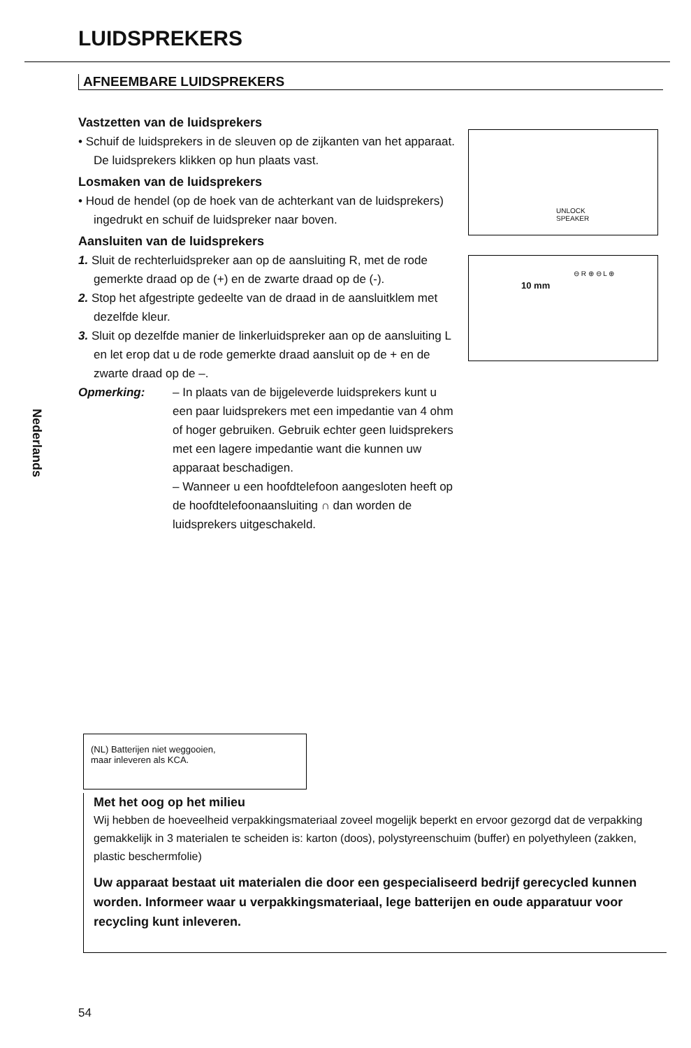LUIDSPREKERS
AFNEEMBARE LUIDSPREKERS
Vastzetten van de luidsprekers
• Schuif de luidsprekers in de sleuven op de zijkanten van het apparaat. De luidsprekers klikken op hun plaats vast.
Losmaken van de luidsprekers
• Houd de hendel (op de hoek van de achterkant van de luidsprekers) ingedrukt en schuif de luidspreker naar boven.
Aansluiten van de luidsprekers
1. Sluit de rechterluidspreker aan op de aansluiting R, met de rode gemerkte draad op de (+) en de zwarte draad op de (-).
2. Stop het afgestripte gedeelte van de draad in de aansluitklem met dezelfde kleur.
3. Sluit op dezelfde manier de linkerluidspreker aan op de aansluiting L en let erop dat u de rode gemerkte draad aansluit op de + en de zwarte draad op de –.
Opmerking: – In plaats van de bijgeleverde luidsprekers kunt u een paar luidsprekers met een impedantie van 4 ohm of hoger gebruiken. Gebruik echter geen luidsprekers met een lagere impedantie want die kunnen uw apparaat beschadigen.
– Wanneer u een hoofdtelefoon aangesloten heeft op de hoofdtelefoonaansluiting ∩ dan worden de luidsprekers uitgeschakeld.
UNLOCK
SPEAKER
⊖ R ⊕ ⊖ L ⊕
10 mm
Nederlands
(NL) Batterijen niet weggooien,
maar inleveren als KCA.
Met het oog op het milieu
Wij hebben de hoeveelheid verpakkingsmateriaal zoveel mogelijk beperkt en ervoor gezorgd dat de verpakking gemakkelijk in 3 materialen te scheiden is: karton (doos), polystyreenschuim (buffer) en polyethyleen (zakken, plastic beschermfolie)
Uw apparaat bestaat uit materialen die door een gespecialiseerd bedrijf gerecycled kunnen worden. Informeer waar u verpakkingsmateriaal, lege batterijen en oude apparatuur voor recycling kunt inleveren.
54